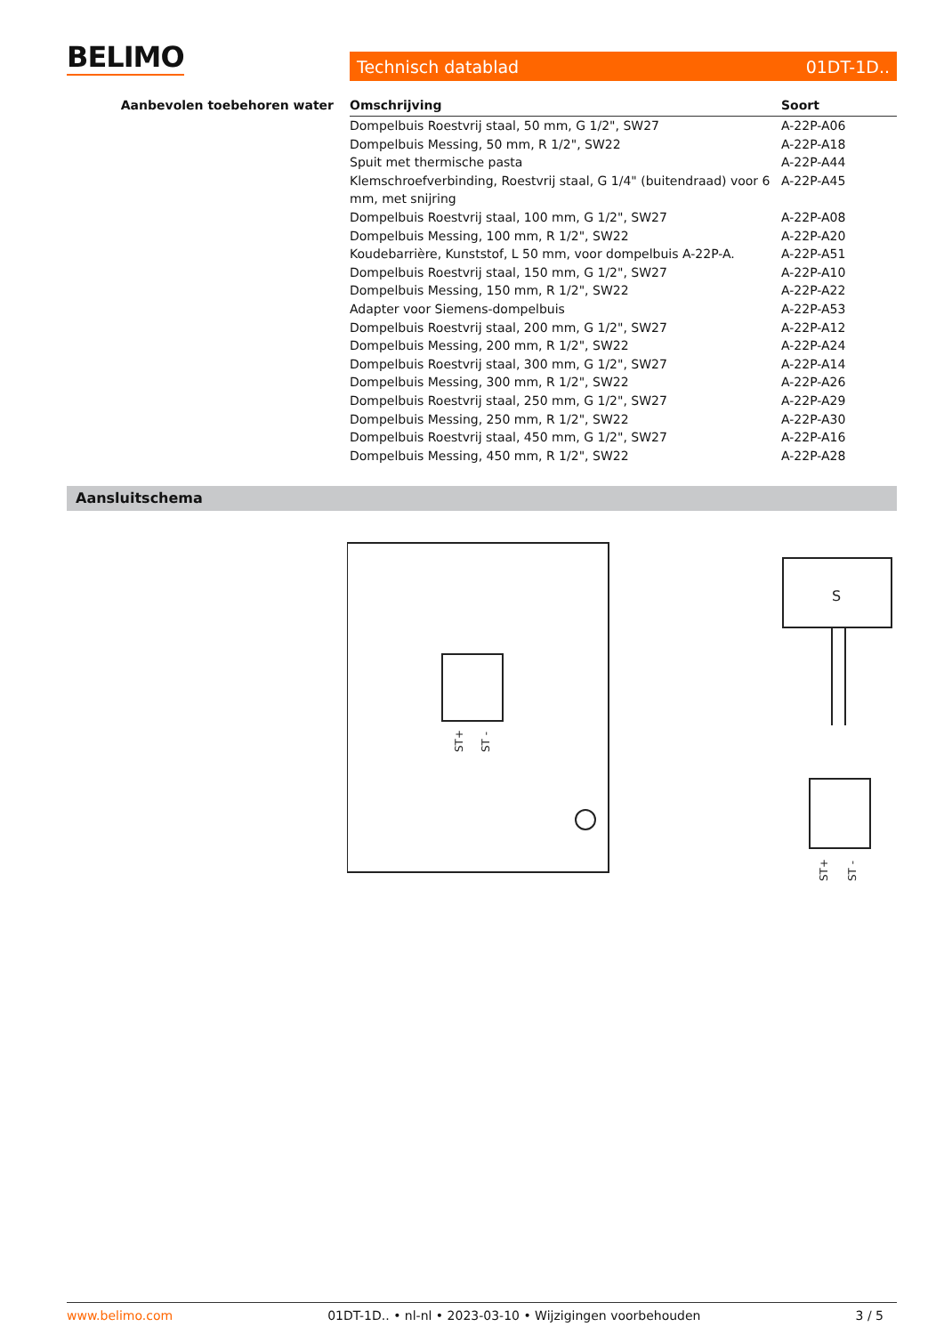BELIMO Technisch datablad 01DT-1D..
Aanbevolen toebehoren water
| Omschrijving | Soort |
| --- | --- |
| Dompelbuis Roestvrij staal, 50 mm, G 1/2", SW27 | A-22P-A06 |
| Dompelbuis Messing, 50 mm, R 1/2", SW22 | A-22P-A18 |
| Spuit met thermische pasta | A-22P-A44 |
| Klemschroefverbinding, Roestvrij staal, G 1/4" (buitendraad) voor 6 mm, met snijring | A-22P-A45 |
| Dompelbuis Roestvrij staal, 100 mm, G 1/2", SW27 | A-22P-A08 |
| Dompelbuis Messing, 100 mm, R 1/2", SW22 | A-22P-A20 |
| Koudebarrière, Kunststof, L 50 mm, voor dompelbuis A-22P-A. | A-22P-A51 |
| Dompelbuis Roestvrij staal, 150 mm, G 1/2", SW27 | A-22P-A10 |
| Dompelbuis Messing, 150 mm, R 1/2", SW22 | A-22P-A22 |
| Adapter voor Siemens-dompelbuis | A-22P-A53 |
| Dompelbuis Roestvrij staal, 200 mm, G 1/2", SW27 | A-22P-A12 |
| Dompelbuis Messing, 200 mm, R 1/2", SW22 | A-22P-A24 |
| Dompelbuis Roestvrij staal, 300 mm, G 1/2", SW27 | A-22P-A14 |
| Dompelbuis Messing, 300 mm, R 1/2", SW22 | A-22P-A26 |
| Dompelbuis Roestvrij staal, 250 mm, G 1/2", SW27 | A-22P-A29 |
| Dompelbuis Messing, 250 mm, R 1/2", SW22 | A-22P-A30 |
| Dompelbuis Roestvrij staal, 450 mm, G 1/2", SW27 | A-22P-A16 |
| Dompelbuis Messing, 450 mm, R 1/2", SW22 | A-22P-A28 |
Aansluitschema
ST+
ST -
S
ST+
ST -
www.belimo.com 01DT-1D.. • nl-nl • 2023-03-10 • Wijzigingen voorbehouden 3 / 5